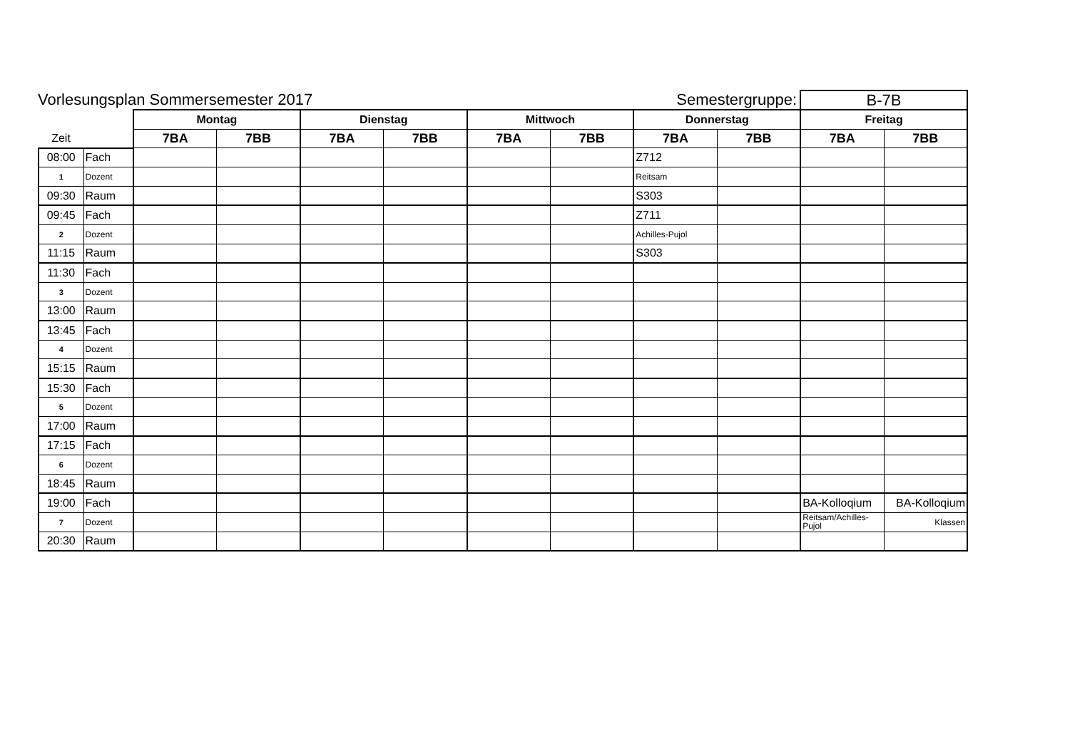Vorlesungsplan Sommersemester 2017
Semestergruppe:
B-7B
| | | Montag | | Dienstag | | Mittwoch | | Donnerstag | | Freitag | |
| --- | --- | --- | --- | --- | --- | --- | --- | --- | --- | --- | --- |
| Zeit | | 7BA | 7BB | 7BA | 7BB | 7BA | 7BB | 7BA | 7BB | 7BA | 7BB |
| 08:00 | Fach | | | | | | | Z712 | | | |
| 1 | Dozent | | | | | | | Reitsam | | | |
| 09:30 | Raum | | | | | | | S303 | | | |
| 09:45 | Fach | | | | | | | Z711 | | | |
| 2 | Dozent | | | | | | | Achilles-Pujol | | | |
| 11:15 | Raum | | | | | | | S303 | | | |
| 11:30 | Fach | | | | | | | | | | |
| 3 | Dozent | | | | | | | | | | |
| 13:00 | Raum | | | | | | | | | | |
| 13:45 | Fach | | | | | | | | | | |
| 4 | Dozent | | | | | | | | | | |
| 15:15 | Raum | | | | | | | | | | |
| 15:30 | Fach | | | | | | | | | | |
| 5 | Dozent | | | | | | | | | | |
| 17:00 | Raum | | | | | | | | | | |
| 17:15 | Fach | | | | | | | | | | |
| 6 | Dozent | | | | | | | | | | |
| 18:45 | Raum | | | | | | | | | | |
| 19:00 | Fach | | | | | | | | | BA-Kolloqium | BA-Kolloqium |
| 7 | Dozent | | | | | | | | | Reitsam/Achilles-Pujol | Klassen |
| 20:30 | Raum | | | | | | | | | | |